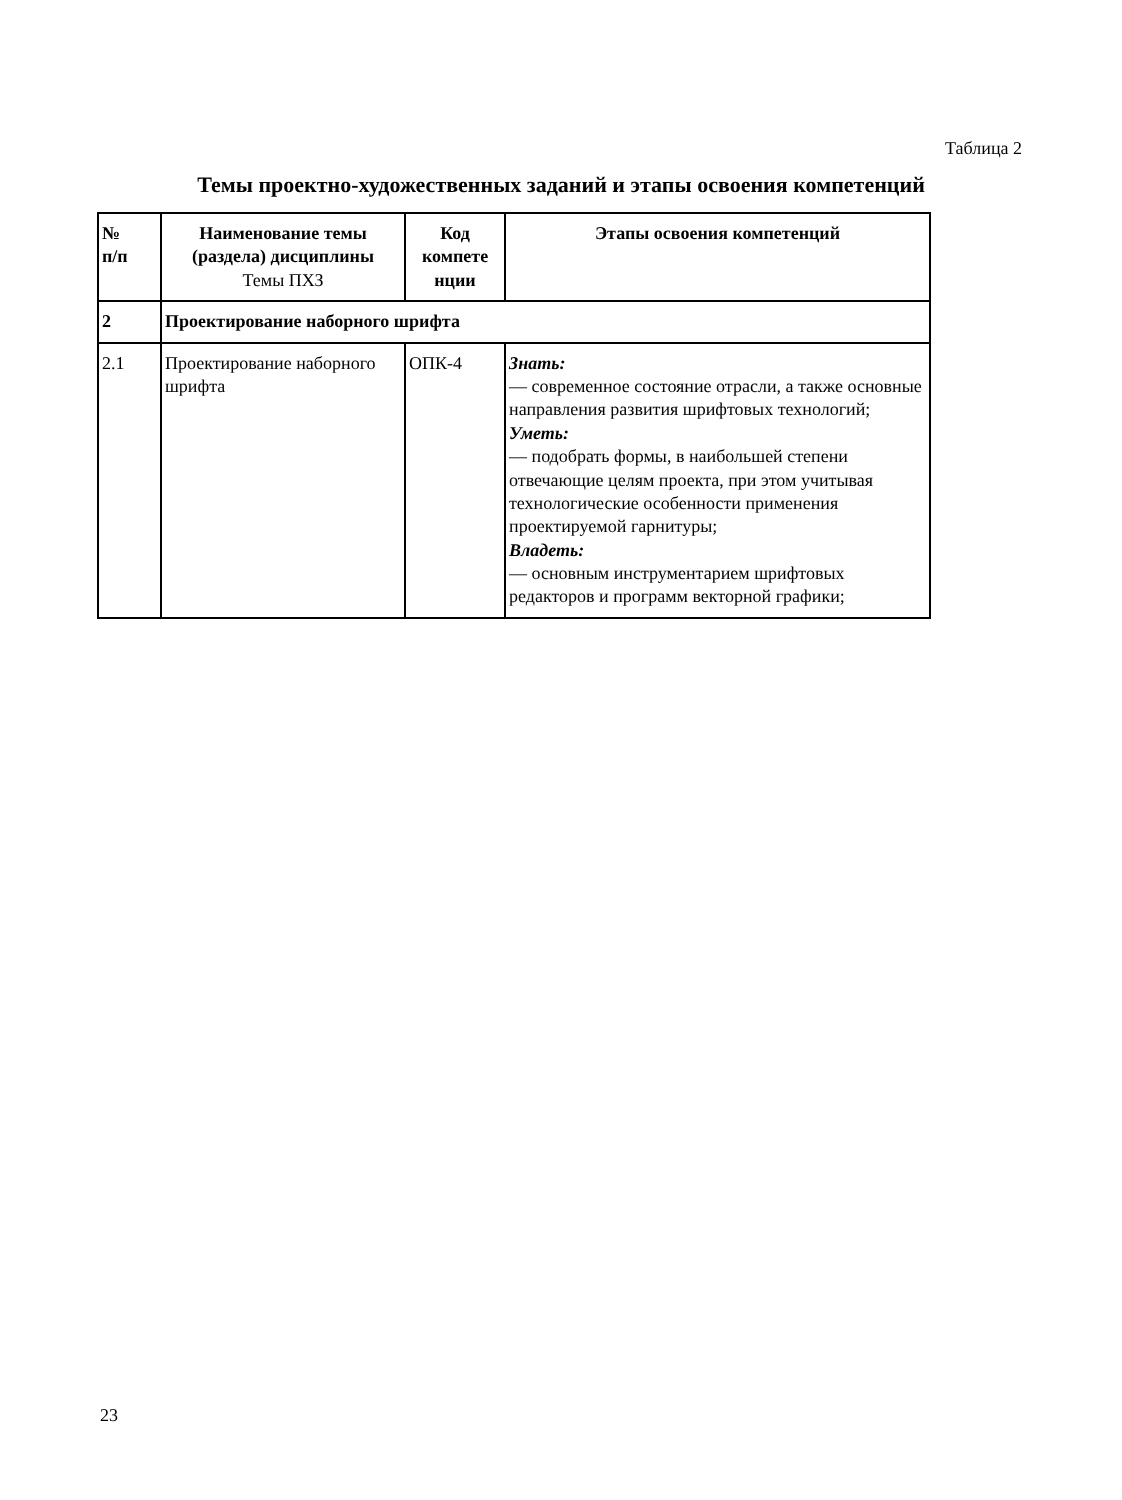Таблица 2
Темы проектно-художественных заданий и этапы освоения компетенций
| № п/п | Наименование темы (раздела) дисциплины Темы ПХЗ | Код компете нции | Этапы освоения компетенций |
| --- | --- | --- | --- |
| 2 | Проектирование наборного шрифта | | |
| 2.1 | Проектирование наборного шрифта | ОПК-4 | Знать: — современное состояние отрасли, а также основные направления развития шрифтовых технологий; Уметь: — подобрать формы, в наибольшей степени отвечающие целям проекта, при этом учитывая технологические особенности применения проектируемой гарнитуры; Владеть: — основным инструментарием шрифтовых редакторов и программ векторной графики; |
23